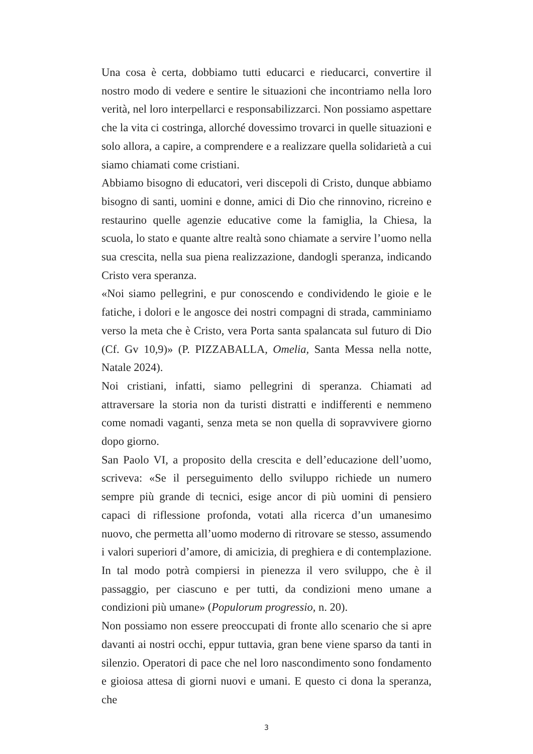Una cosa è certa, dobbiamo tutti educarci e rieducarci, convertire il nostro modo di vedere e sentire le situazioni che incontriamo nella loro verità, nel loro interpellarci e responsabilizzarci. Non possiamo aspettare che la vita ci costringa, allorché dovessimo trovarci in quelle situazioni e solo allora, a capire, a comprendere e a realizzare quella solidarietà a cui siamo chiamati come cristiani.
Abbiamo bisogno di educatori, veri discepoli di Cristo, dunque abbiamo bisogno di santi, uomini e donne, amici di Dio che rinnovino, ricreino e restaurino quelle agenzie educative come la famiglia, la Chiesa, la scuola, lo stato e quante altre realtà sono chiamate a servire l’uomo nella sua crescita, nella sua piena realizzazione, dandogli speranza, indicando Cristo vera speranza.
«Noi siamo pellegrini, e pur conoscendo e condividendo le gioie e le fatiche, i dolori e le angosce dei nostri compagni di strada, camminiamo verso la meta che è Cristo, vera Porta santa spalancata sul futuro di Dio (Cf. Gv 10,9)» (P. PIZZABALLA, Omelia, Santa Messa nella notte, Natale 2024).
Noi cristiani, infatti, siamo pellegrini di speranza. Chiamati ad attraversare la storia non da turisti distratti e indifferenti e nemmeno come nomadi vaganti, senza meta se non quella di sopravvivere giorno dopo giorno.
San Paolo VI, a proposito della crescita e dell’educazione dell’uomo, scriveva: «Se il perseguimento dello sviluppo richiede un numero sempre più grande di tecnici, esige ancor di più uomini di pensiero capaci di riflessione profonda, votati alla ricerca d’un umanesimo nuovo, che permetta all’uomo moderno di ritrovare se stesso, assumendo i valori superiori d’amore, di amicizia, di preghiera e di contemplazione. In tal modo potrà compiersi in pienezza il vero sviluppo, che è il passaggio, per ciascuno e per tutti, da condizioni meno umane a condizioni più umane» (Populorum progressio, n. 20).
Non possiamo non essere preoccupati di fronte allo scenario che si apre davanti ai nostri occhi, eppur tuttavia, gran bene viene sparso da tanti in silenzio. Operatori di pace che nel loro nascondimento sono fondamento e gioiosa attesa di giorni nuovi e umani. E questo ci dona la speranza, che
3